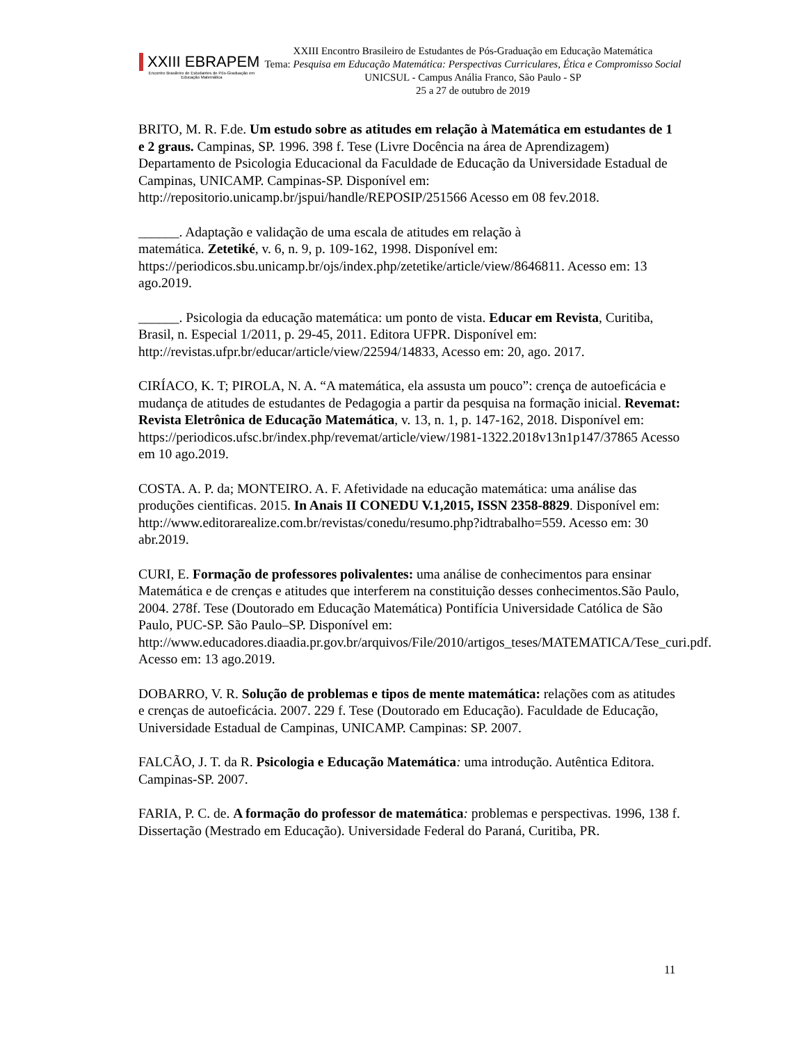XXIII EBRAPEM
Encontro Brasileiro de Estudantes de Pós-Graduação em Educação Matemática
XXIII Encontro Brasileiro de Estudantes de Pós-Graduação em Educação Matemática
Tema: Pesquisa em Educação Matemática: Perspectivas Curriculares, Ética e Compromisso Social
UNICSUL - Campus Anália Franco, São Paulo - SP
25 a 27 de outubro de 2019
BRITO, M. R. F.de. Um estudo sobre as atitudes em relação à Matemática em estudantes de 1 e 2 graus. Campinas, SP. 1996. 398 f. Tese (Livre Docência na área de Aprendizagem) Departamento de Psicologia Educacional da Faculdade de Educação da Universidade Estadual de Campinas, UNICAMP. Campinas-SP. Disponível em: http://repositorio.unicamp.br/jspui/handle/REPOSIP/251566 Acesso em 08 fev.2018.
______. Adaptação e validação de uma escala de atitudes em relação à
matemática. Zetetiké, v. 6, n. 9, p. 109-162, 1998. Disponível em: https://periodicos.sbu.unicamp.br/ojs/index.php/zetetike/article/view/8646811. Acesso em: 13 ago.2019.
______. Psicologia da educação matemática: um ponto de vista. Educar em Revista, Curitiba, Brasil, n. Especial 1/2011, p. 29-45, 2011. Editora UFPR. Disponível em: http://revistas.ufpr.br/educar/article/view/22594/14833, Acesso em: 20, ago. 2017.
CIRÍACO, K. T; PIROLA, N. A. “A matemática, ela assusta um pouco”: crença de autoeficácia e mudança de atitudes de estudantes de Pedagogia a partir da pesquisa na formação inicial. Revemat: Revista Eletrônica de Educação Matemática, v. 13, n. 1, p. 147-162, 2018. Disponível em:
https://periodicos.ufsc.br/index.php/revemat/article/view/1981-1322.2018v13n1p147/37865 Acesso em 10 ago.2019.
COSTA. A. P. da; MONTEIRO. A. F. Afetividade na educação matemática: uma análise das produções cientificas. 2015. In Anais II CONEDU V.1,2015, ISSN 2358-8829. Disponível em:
http://www.editorarealize.com.br/revistas/conedu/resumo.php?idtrabalho=559. Acesso em: 30 abr.2019.
CURI, E. Formação de professores polivalentes: uma análise de conhecimentos para ensinar Matemática e de crenças e atitudes que interferem na constituição desses conhecimentos.São Paulo, 2004. 278f. Tese (Doutorado em Educação Matemática) Pontifícia Universidade Católica de São Paulo, PUC-SP. São Paulo–SP. Disponível em: http://www.educadores.diaadia.pr.gov.br/arquivos/File/2010/artigos_teses/MATEMATICA/Tese_curi.pdf. Acesso em: 13 ago.2019.
DOBARRO, V. R. Solução de problemas e tipos de mente matemática: relações com as atitudes e crenças de autoeficácia. 2007. 229 f. Tese (Doutorado em Educação). Faculdade de Educação, Universidade Estadual de Campinas, UNICAMP. Campinas: SP. 2007.
FALCÃO, J. T. da R. Psicologia e Educação Matemática: uma introdução. Autêntica Editora. Campinas-SP. 2007.
FARIA, P. C. de. A formação do professor de matemática: problemas e perspectivas. 1996, 138 f. Dissertação (Mestrado em Educação). Universidade Federal do Paraná, Curitiba, PR.
11